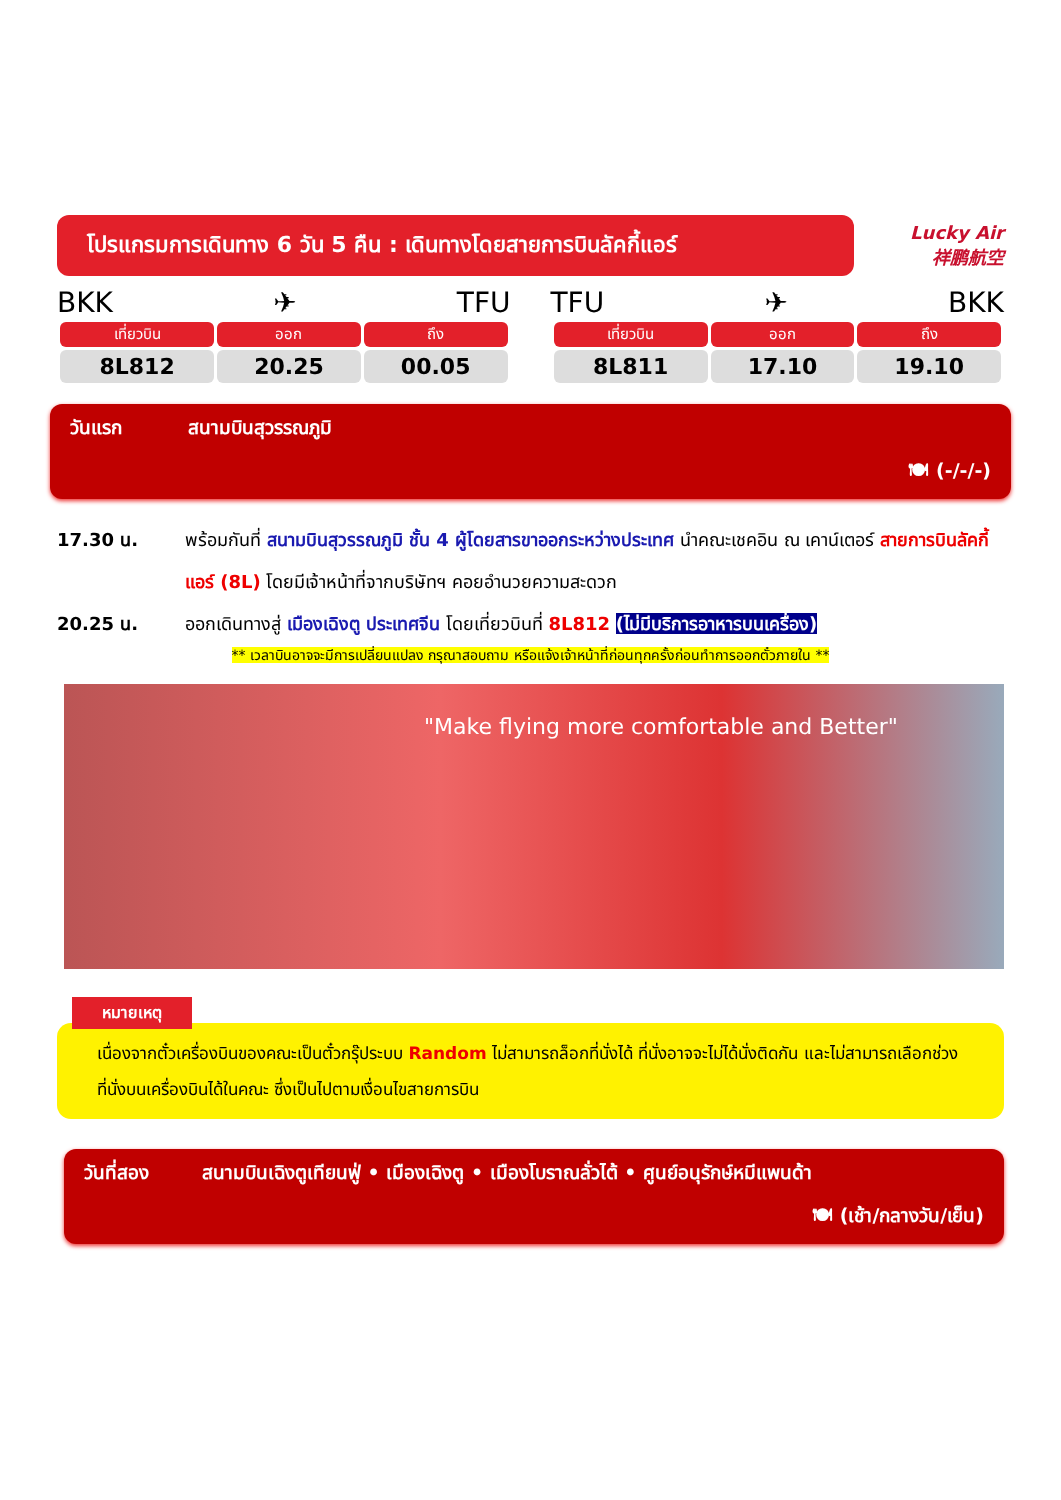โปรแกรมการเดินทาง 6 วัน 5 คืน : เดินทางโดยสายการบินลัคกี้แอร์
Lucky Air
祥鹏航空
BKK ✈ TFU
| เที่ยวบิน | ออก | ถึง |
| --- | --- | --- |
| 8L812 | 20.25 | 00.05 |
TFU ✈ BKK
| เที่ยวบิน | ออก | ถึง |
| --- | --- | --- |
| 8L811 | 17.10 | 19.10 |
วันแรก สนามบินสุวรรณภูมิ
🍽 (-/-/-)
17.30 น. พร้อมกันที่ สนามบินสุวรรณภูมิ ชั้น 4 ผู้โดยสารขาออกระหว่างประเทศ นำคณะเชคอิน ณ เคาน์เตอร์ สายการบินลัคกี้แอร์ (8L) โดยมีเจ้าหน้าที่จากบริษัทฯ คอยอำนวยความสะดวก
20.25 น. ออกเดินทางสู่ เมืองเฉิงตู ประเทศจีน โดยเที่ยวบินที่ 8L812 (ไม่มีบริการอาหารบนเครื่อง)
** เวลาบินอาจจะมีการเปลี่ยนแปลง กรุณาสอบถาม หรือแจ้งเจ้าหน้าที่ก่อนทุกครั้งก่อนทำการออกตั๋วภายใน **
"Make flying more comfortable and Better"
หมายเหตุ
เนื่องจากตั๋วเครื่องบินของคณะเป็นตั๋วกรุ๊ประบบ Random ไม่สามารถล็อกที่นั่งได้ ที่นั่งอาจจะไม่ได้นั่งติดกัน และไม่สามารถเลือกช่วงที่นั่งบนเครื่องบินได้ในคณะ ซึ่งเป็นไปตามเงื่อนไขสายการบิน
วันที่สอง สนามบินเฉิงตูเทียนฟู่ • เมืองเฉิงตู • เมืองโบราณลั่วไต้ • ศูนย์อนุรักษ์หมีแพนด้า
🍽 (เช้า/กลางวัน/เย็น)